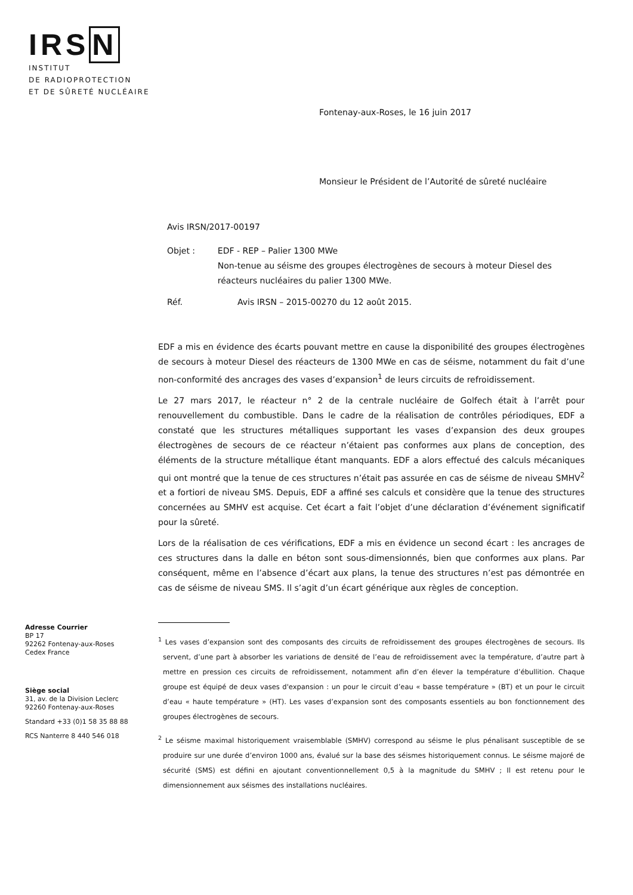IRSN
INSTITUT
DE RADIOPROTECTION
ET DE SÛRETÉ NUCLÉAIRE
Fontenay-aux-Roses, le 16 juin 2017
Monsieur le Président de l’Autorité de sûreté nucléaire
Avis IRSN/2017-00197
Objet : EDF - REP – Palier 1300 MWe
Non-tenue au séisme des groupes électrogènes de secours à moteur Diesel des réacteurs nucléaires du palier 1300 MWe.
Réf. Avis IRSN – 2015-00270 du 12 août 2015.
EDF a mis en évidence des écarts pouvant mettre en cause la disponibilité des groupes électrogènes de secours à moteur Diesel des réacteurs de 1300 MWe en cas de séisme, notamment du fait d’une non-conformité des ancrages des vases d’expansion<sup>1</sup> de leurs circuits de refroidissement.
Le 27 mars 2017, le réacteur n° 2 de la centrale nucléaire de Golfech était à l’arrêt pour renouvellement du combustible. Dans le cadre de la réalisation de contrôles périodiques, EDF a constaté que les structures métalliques supportant les vases d’expansion des deux groupes électrogènes de secours de ce réacteur n’étaient pas conformes aux plans de conception, des éléments de la structure métallique étant manquants. EDF a alors effectué des calculs mécaniques qui ont montré que la tenue de ces structures n’était pas assurée en cas de séisme de niveau SMHV<sup>2</sup> et a fortiori de niveau SMS. Depuis, EDF a affiné ses calculs et considère que la tenue des structures concernées au SMHV est acquise. Cet écart a fait l’objet d’une déclaration d’événement significatif pour la sûreté.
Lors de la réalisation de ces vérifications, EDF a mis en évidence un second écart : les ancrages de ces structures dans la dalle en béton sont sous-dimensionnés, bien que conformes aux plans. Par conséquent, même en l’absence d’écart aux plans, la tenue des structures n’est pas démontrée en cas de séisme de niveau SMS. Il s’agit d’un écart générique aux règles de conception.
<sup>1</sup> Les vases d’expansion sont des composants des circuits de refroidissement des groupes électrogènes de secours. Ils servent, d’une part à absorber les variations de densité de l’eau de refroidissement avec la température, d’autre part à mettre en pression ces circuits de refroidissement, notamment afin d’en élever la température d’ébullition. Chaque groupe est équipé de deux vases d'expansion : un pour le circuit d’eau « basse température » (BT) et un pour le circuit d’eau « haute température » (HT). Les vases d’expansion sont des composants essentiels au bon fonctionnement des groupes électrogènes de secours.
<sup>2</sup> Le séisme maximal historiquement vraisemblable (SMHV) correspond au séisme le plus pénalisant susceptible de se produire sur une durée d’environ 1000 ans, évalué sur la base des séismes historiquement connus. Le séisme majoré de sécurité (SMS) est défini en ajoutant conventionnellement 0,5 à la magnitude du SMHV ; Il est retenu pour le dimensionnement aux séismes des installations nucléaires.
Adresse Courrier
BP 17
92262 Fontenay-aux-Roses
Cedex France
Siège social
31, av. de la Division Leclerc
92260 Fontenay-aux-Roses
Standard +33 (0)1 58 35 88 88
RCS Nanterre 8 440 546 018